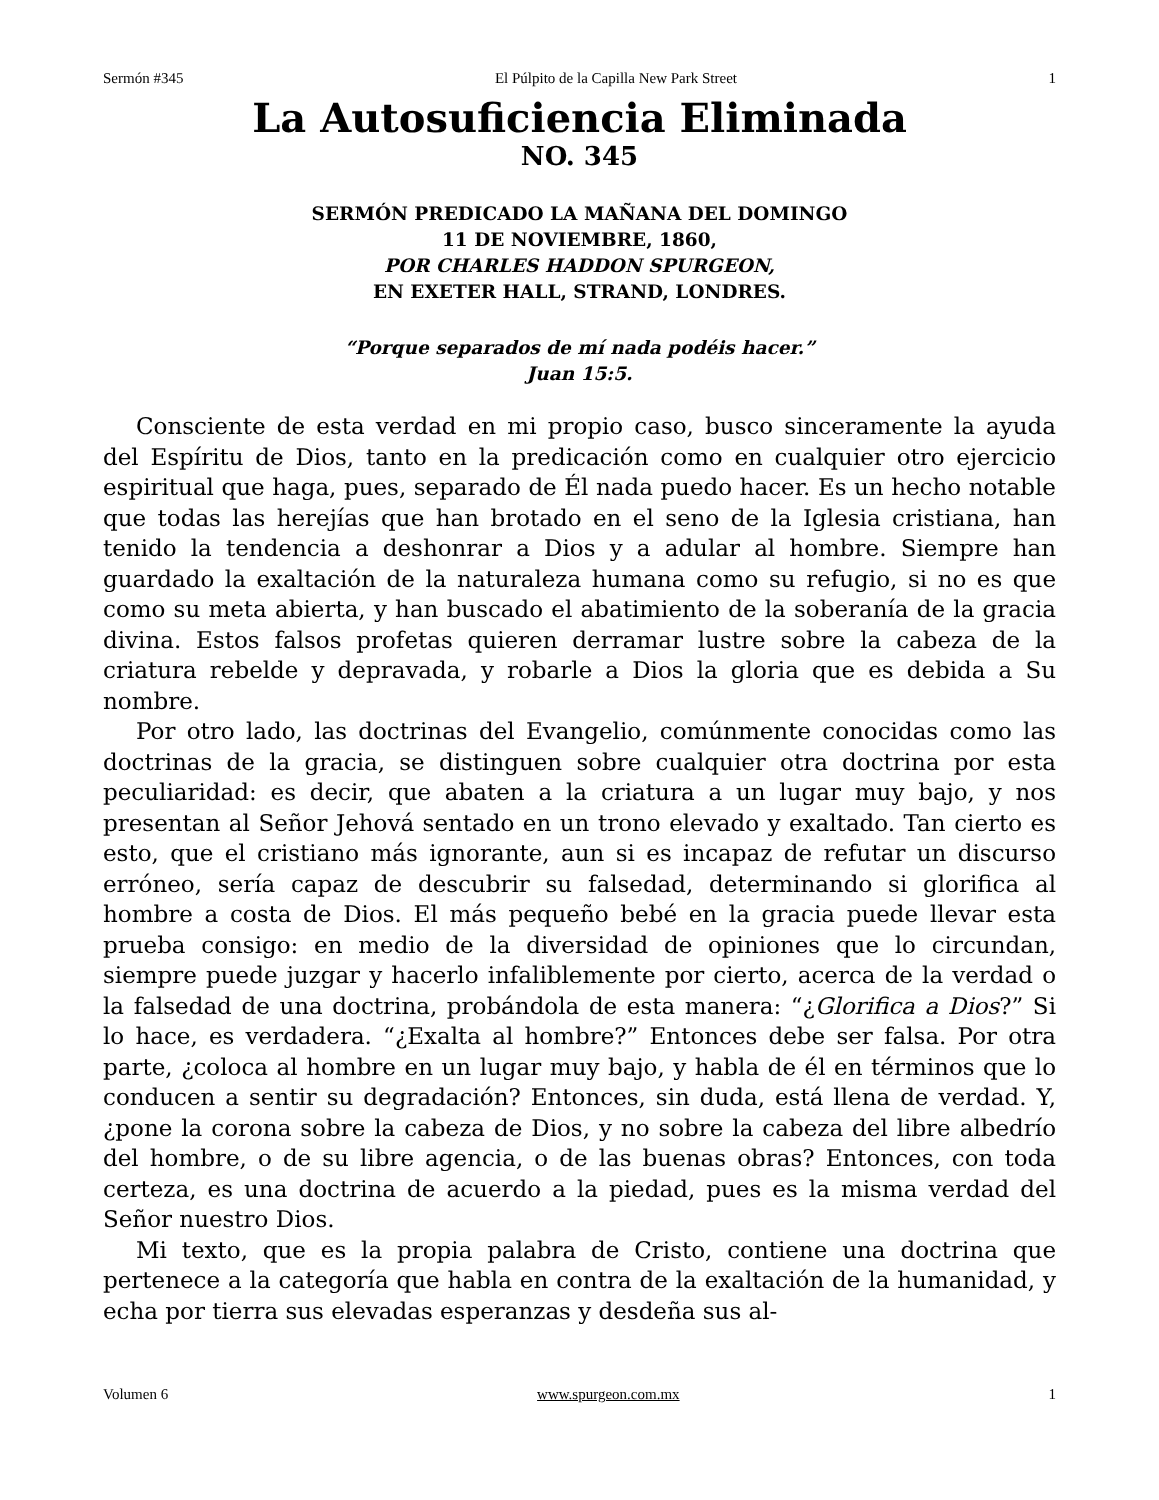Sermón #345 El Púlpito de la Capilla New Park Street 1
La Autosuficiencia Eliminada
NO. 345
SERMÓN PREDICADO LA MAÑANA DEL DOMINGO
11 DE NOVIEMBRE, 1860,
POR CHARLES HADDON SPURGEON,
EN EXETER HALL, STRAND, LONDRES.
“Porque separados de mí nada podéis hacer.”
Juan 15:5.
Consciente de esta verdad en mi propio caso, busco sinceramente la ayuda del Espíritu de Dios, tanto en la predicación como en cualquier otro ejercicio espiritual que haga, pues, separado de Él nada puedo hacer. Es un hecho notable que todas las herejías que han brotado en el seno de la Iglesia cristiana, han tenido la tendencia a deshonrar a Dios y a adular al hombre. Siempre han guardado la exaltación de la naturaleza humana como su refugio, si no es que como su meta abierta, y han buscado el abatimiento de la soberanía de la gracia divina. Estos falsos profetas quieren derramar lustre sobre la cabeza de la criatura rebelde y depravada, y robarle a Dios la gloria que es debida a Su nombre.
Por otro lado, las doctrinas del Evangelio, comúnmente conocidas como las doctrinas de la gracia, se distinguen sobre cualquier otra doctrina por esta peculiaridad: es decir, que abaten a la criatura a un lugar muy bajo, y nos presentan al Señor Jehová sentado en un trono elevado y exaltado. Tan cierto es esto, que el cristiano más ignorante, aun si es incapaz de refutar un discurso erróneo, sería capaz de descubrir su falsedad, determinando si glorifica al hombre a costa de Dios. El más pequeño bebé en la gracia puede llevar esta prueba consigo: en medio de la diversidad de opiniones que lo circundan, siempre puede juzgar y hacerlo infaliblemente por cierto, acerca de la verdad o la falsedad de una doctrina, probándola de esta manera: “¿Glorifica a Dios?” Si lo hace, es verdadera. “¿Exalta al hombre?” Entonces debe ser falsa. Por otra parte, ¿coloca al hombre en un lugar muy bajo, y habla de él en términos que lo conducen a sentir su degradación? Entonces, sin duda, está llena de verdad. Y, ¿pone la corona sobre la cabeza de Dios, y no sobre la cabeza del libre albedrío del hombre, o de su libre agencia, o de las buenas obras? Entonces, con toda certeza, es una doctrina de acuerdo a la piedad, pues es la misma verdad del Señor nuestro Dios.
Mi texto, que es la propia palabra de Cristo, contiene una doctrina que pertenece a la categoría que habla en contra de la exaltación de la humanidad, y echa por tierra sus elevadas esperanzas y desdeña sus al-
Volumen 6 www.spurgeon.com.mx 1